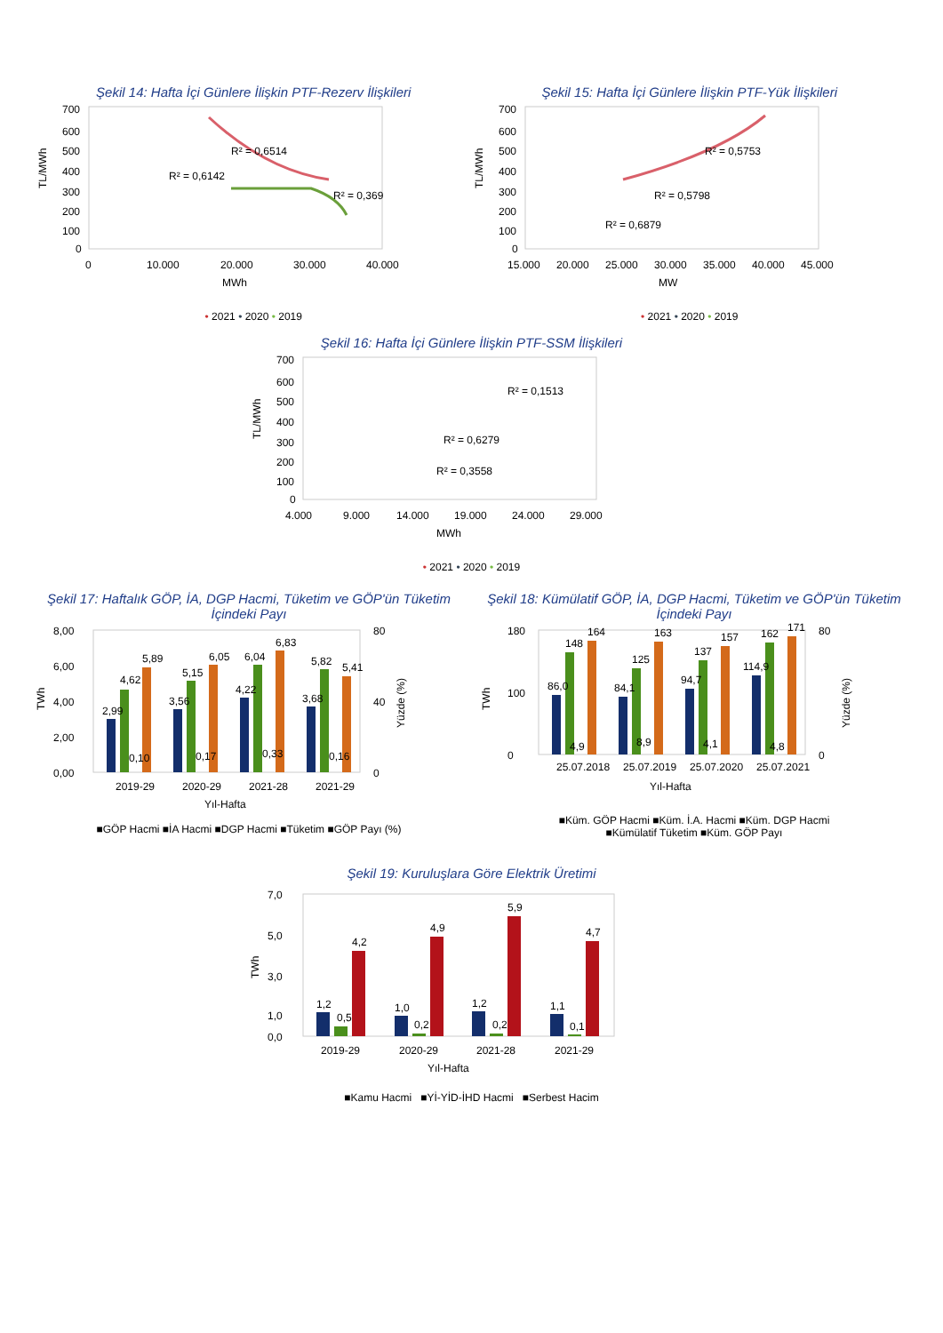Şekil 14: Hafta İçi Günlere İlişkin PTF-Rezerv İlişkileri
700
600
500
400
300
200
100
0
0
10.000
20.000
30.000
40.000
MWh
TL/MWh
R² = 0,6514
R² = 0,6142
R² = 0,369
• 2021 • 2020 • 2019
Şekil 15: Hafta İçi Günlere İlişkin PTF-Yük İlişkileri
700
600
500
400
300
200
100
0
15.000
20.000
25.000
30.000
35.000
40.000
45.000
MW
TL/MWh
R² = 0,5753
R² = 0,5798
R² = 0,6879
• 2021 • 2020 • 2019
Şekil 16: Hafta İçi Günlere İlişkin PTF-SSM İlişkileri
700
600
500
400
300
200
100
0
4.000
9.000
14.000
19.000
24.000
29.000
MWh
TL/MWh
R² = 0,1513
R² = 0,6279
R² = 0,3558
• 2021 • 2020 • 2019
Şekil 17: Haftalık GÖP, İA, DGP Hacmi, Tüketim ve GÖP'ün Tüketim İçindeki Payı
0,00
2,00
4,00
6,00
8,00
0
40
80
2,99
3,56
4,22
3,68
4,62
5,15
6,04
5,82
5,89
6,05
6,83
5,41
0,10
0,17
0,33
0,16
2019-29
2020-29
2021-28
2021-29
Yıl-Hafta
TWh
Yüzde (%)
■GÖP Hacmi ■İA Hacmi ■DGP Hacmi ■Tüketim ■GÖP Payı (%)
Şekil 18: Kümülatif GÖP, İA, DGP Hacmi, Tüketim ve GÖP'ün Tüketim İçindeki Payı
0
100
180
0
80
86,0
84,1
94,7
114,9
148
125
137
162
164
163
157
171
4,9
8,9
4,1
4,8
25.07.2018
25.07.2019
25.07.2020
25.07.2021
Yıl-Hafta
TWh
Yüzde (%)
■Küm. GÖP Hacmi ■Küm. İ.A. Hacmi ■Küm. DGP Hacmi
■Kümülatif Tüketim ■Küm. GÖP Payı
Şekil 19: Kuruluşlara Göre Elektrik Üretimi
7,0
5,0
3,0
1,0
0,0
1,2
1,0
1,2
1,1
0,5
0,2
0,2
0,1
4,2
4,9
5,9
4,7
2019-29
2020-29
2021-28
2021-29
Yıl-Hafta
TWh
■Kamu Hacmi ■Yİ-YİD-İHD Hacmi ■Serbest Hacim